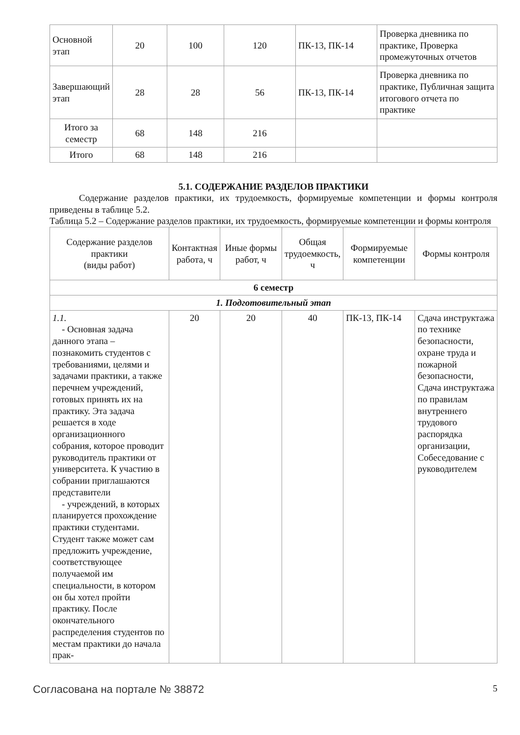| Основной этап | 20 | 100 | 120 | ПК-13, ПК-14 | Проверка дневника по практике, Проверка промежуточных отчетов |
| Завершающий этап | 28 | 28 | 56 | ПК-13, ПК-14 | Проверка дневника по практике, Публичная защита итогового отчета по практике |
| Итого за семестр | 68 | 148 | 216 | | |
| Итого | 68 | 148 | 216 | | |
5.1. СОДЕРЖАНИЕ РАЗДЕЛОВ ПРАКТИКИ
Содержание разделов практики, их трудоемкость, формируемые компетенции и формы контроля приведены в таблице 5.2.
Таблица 5.2 – Содержание разделов практики, их трудоемкость, формируемые компетенции и формы контроля
| Содержание разделов практики (виды работ) | Контактная работа, ч | Иные формы работ, ч | Общая трудоемкость, ч | Формируемые компетенции | Формы контроля |
| --- | --- | --- | --- | --- | --- |
| 6 семестр | | | | | |
| 1. Подготовительный этап | | | | | |
| 1.1. - Основная задача данного этапа – познакомить студентов с требованиями, целями и задачами практики, а также перечнем учреждений, готовых принять их на практику. Эта задача решается в ходе организационного собрания, которое проводит руководитель практики от университета. К участию в собрании приглашаются представители - учреждений, в которых планируется прохождение практики студентами. Студент также может сам предложить учреждение, соответствующее получаемой им специальности, в котором он бы хотел пройти практику. После окончательного распределения студентов по местам практики до начала прак- | 20 | 20 | 40 | ПК-13, ПК-14 | Сдача инструктажа по технике безопасности, охране труда и пожарной безопасности, Сдача инструктажа по правилам внутреннего трудового распорядка организации, Собеседование с руководителем |
Согласована на портале № 38872 5